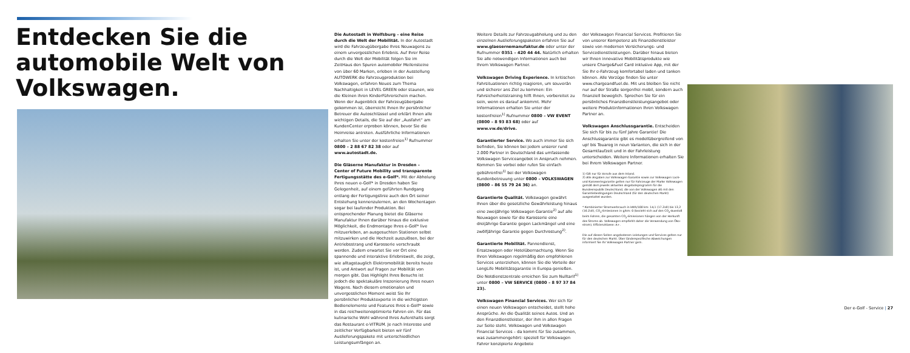Entdecken Sie die automobile Welt von Volkswagen.
Die Autostadt in Wolfsburg – eine Reise durch die Welt der Mobilität. In der Autostadt wird die Fahrzeugübergabe Ihres Neuwagens zu einem unvergesslichen Erlebnis. Auf Ihrer Reise durch die Welt der Mobilität folgen Sie im ZeitHaus den Spuren automobiler Meilensteine von über 60 Marken, erleben in der Ausstellung AUTOWERK die Fahrzeugproduktion bei Volkswagen, erfahren Neues zum Thema Nachhaltigkeit in LEVEL GREEN oder staunen, wie die Kleinen ihren KinderFührerschein machen. Wenn der Augenblick der Fahrzeugübergabe gekommen ist, überreicht Ihnen Ihr persönlicher Betreuer die Autoschlüssel und erklärt Ihnen alle wichtigen Details, die Sie auf der „Ausfahrt“ am KundenCenter erproben können, bevor Sie die Heimreise antreten. Ausführliche Informationen erhalten Sie unter der kostenfreien<sup>1)</sup> Rufnummer 0800 – 2 88 67 82 38 oder auf www.autostadt.de.
Die Gläserne Manufaktur in Dresden – Center of Future Mobility und transparente Fertigungsstätte des e-Golf*. Mit der Abholung Ihres neuen e-Golf* in Dresden haben Sie Gelegenheit, auf einem geführten Rundgang entlang der Fertigungslinie auch den Ort seiner Entstehung kennenzulernen, an den Wochentagen sogar bei laufender Produktion. Bei entsprechender Planung bietet die Gläserne Manufaktur Ihnen darüber hinaus die exklusive Möglichkeit, die Endmontage Ihres e-Golf* live mitzuerleben, an ausgesuchten Stationen selbst mitzuwirken und die Hochzeit auszulösen, bei der Antriebsstrang und Karosserie verschraubt werden. Zudem erwartet Sie vor Ort eine spannende und interaktive Erlebniswelt, die zeigt, wie alltagstauglich Elektromobilität bereits heute ist, und Antwort auf Fragen zur Mobilität von morgen gibt. Das Highlight Ihres Besuchs ist jedoch die spektakuläre Inszenierung Ihres neuen Wagens. Nach diesem emotionalen und unvergesslichen Moment weist Sie Ihr persönlicher Produktexperte in die wichtigsten Bedienelemente und Features Ihres e-Golf* sowie in das reichweitenoptimierte Fahren ein. Für das kulinarische Wohl während Ihres Aufenthalts sorgt das Restaurant e-VITRUM. Je nach Interesse und zeitlicher Verfügbarkeit bieten wir fünf Auslieferungspakete mit unterschiedlichen Leistungsumfängen an.
Weitere Details zur Fahrzeugabholung und zu den einzelnen Auslieferungspaketen erfahren Sie auf www.glaesernemanufaktur.de oder unter der Rufnummer 0351 – 420 44 44. Natürlich erhalten Sie alle notwendigen Informationen auch bei Ihrem Volkswagen Partner.
Volkswagen Driving Experience. In kritischen Fahrsituationen richtig reagieren, um souverän und sicherer ans Ziel zu kommen: Ein Fahrsicherheitstraining hilft Ihnen, vorbereitet zu sein, wenn es darauf ankommt. Mehr Informationen erhalten Sie unter der kostenfreien<sup>1)</sup> Rufnummer 0800 – VW EVENT (0800 – 8 93 83 68) oder auf www.vw.de/drive.
Garantierter Service. Wo auch immer Sie sich befinden, Sie können bei jedem unserer rund 2.000 Partner in Deutschland das umfassende Volkswagen Serviceangebot in Anspruch nehmen. Kommen Sie vorbei oder rufen Sie einfach gebührenfrei<sup>1)</sup> bei der Volkswagen Kundenbetreuung unter 0800 – VOLKSWAGEN (0800 – 86 55 79 24 36) an.
Garantierte Qualität. Volkswagen gewährt Ihnen über die gesetzliche Gewährleistung hinaus eine zweijährige Volkswagen Garantie<sup>2)</sup> auf alle Neuwagen sowie für die Karosserie eine dreijährige Garantie gegen Lackmängel und eine zwölfjährige Garantie gegen Durchrostung<sup>2)</sup>.
Garantierte Mobilität. Pannendienst, Ersatzwagen oder Hotelübernachtung. Wenn Sie Ihren Volkswagen regelmäßig den empfohlenen Services unterziehen, können Sie die Vorteile der LongLife Mobilitätsgarantie in Europa genießen. Die Notdienstzentrale erreichen Sie zum Nulltarif<sup>1)</sup> unter 0800 – VW SERVICE (0800 – 8 97 37 84 23).
Volkswagen Financial Services. Wer sich für einen neuen Volkswagen entscheidet, stellt hohe Ansprüche. An die Qualität seines Autos. Und an den Finanzdienstleister, der ihm in allen Fragen zur Seite steht. Volkswagen und Volkswagen Financial Services – da kommt für Sie zusammen, was zusammengehört: speziell für Volkswagen Fahrer konzipierte Angebote
der Volkswagen Financial Services. Profitieren Sie von unserer Kompetenz als Finanzdienstleister sowie von modernen Versicherungs- und Servicedienstleistungen. Darüber hinaus bieten wir Ihnen innovative Mobilitätsprodukte wie unsere Charge&Fuel Card inklusive App, mit der Sie Ihr e-Fahrzeug komfortabel laden und tanken können. Alle Vorzüge finden Sie unter www.chargeandfuel.de. Mit uns bleiben Sie nicht nur auf der Straße sorgenfrei mobil, sondern auch finanziell beweglich. Sprechen Sie für ein persönliches Finanzdienstleistungsangebot oder weitere Produktinformationen Ihren Volkswagen Partner an.
Volkswagen Anschlussgarantie. Entscheiden Sie sich für bis zu fünf Jahre Garantie! Die Anschlussgarantie gibt es modellübergreifend von up! bis Touareg in neun Varianten, die sich in der Gesamtlaufzeit und in der Fahrleistung unterscheiden. Weitere Informationen erhalten Sie bei Ihrem Volkswagen Partner.
1) Gilt nur für Anrufe aus dem Inland.
2) Alle Angaben zur Volkswagen Garantie sowie zur Volkswagen Lack- und Karosseriegarantie gelten nur für Fahrzeuge der Marke Volkswagen gemäß dem jeweils aktuellen Angebotsprogramm für die Bundesrepublik Deutschland, die von der Volkswagen AG mit den Garantiebedingungen Deutschland (für den deutschen Markt) ausgestattet wurden.
* Kombinierter Stromverbrauch in kWh/100 km: 14,1 (17 Zoll) bis 13,2 (16 Zoll), CO<sub>2</sub>-Emissionen in g/km: 0 (bezieht sich auf den CO<sub>2</sub>-Ausstoß beim Fahren, die gesamten CO<sub>2</sub>-Emissionen hängen von der Herkunft des Stroms ab. Volkswagen empfiehlt daher die Verwendung von Öko-strom), Effizienzklasse: A+.
Die auf diesen Seiten angebotenen Leistungen und Services gelten nur für den deutschen Markt. Über länderspezifische Abweichungen informiert Sie Ihr Volkswagen Partner gern.
Der e-Golf - Service | 27